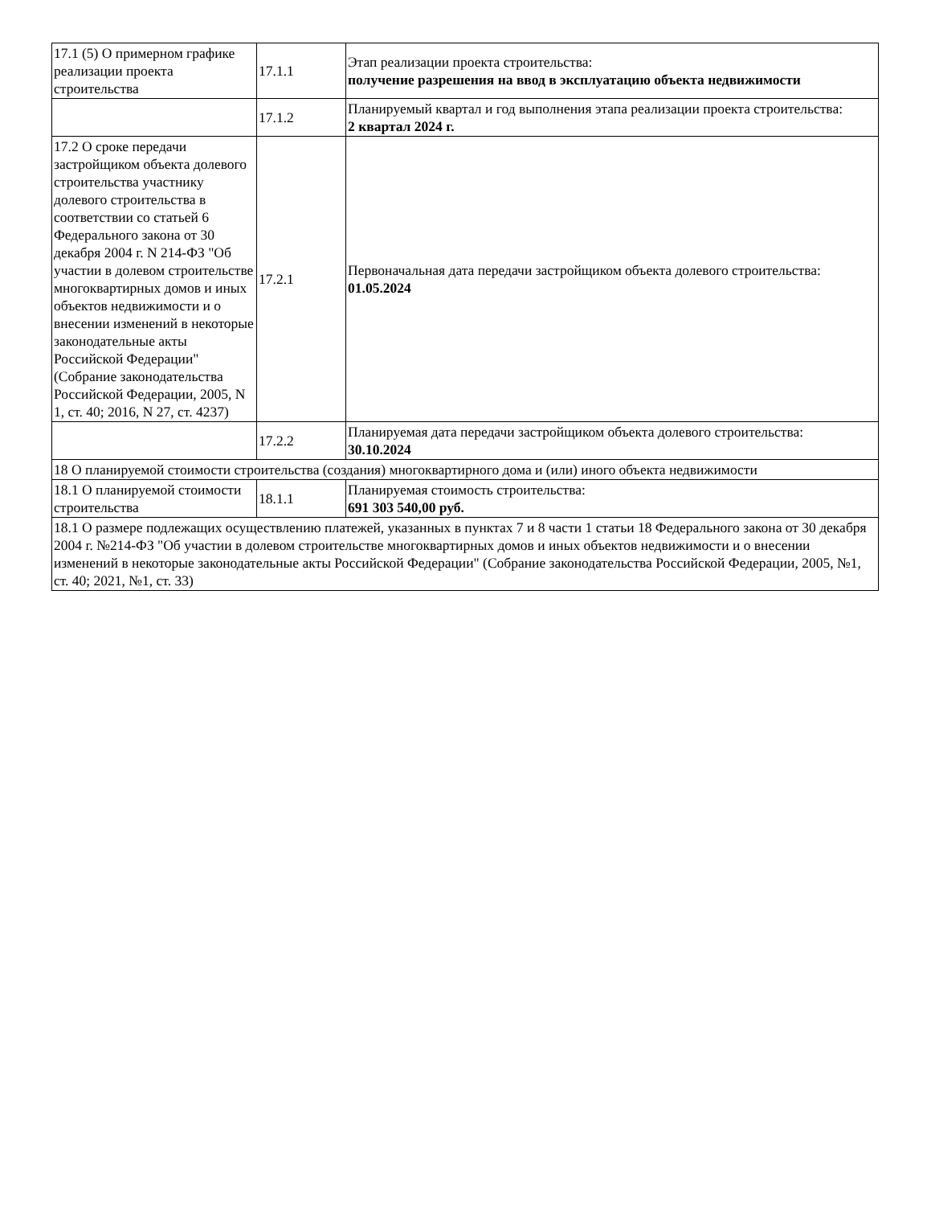| 17.1 (5) О примерном графике реализации проекта строительства | 17.1.1 | Этап реализации проекта строительства: получение разрешения на ввод в эксплуатацию объекта недвижимости |
| | 17.1.2 | Планируемый квартал и год выполнения этапа реализации проекта строительства: 2 квартал 2024 г. |
| 17.2 О сроке передачи застройщиком объекта долевого строительства участнику долевого строительства в соответствии со статьей 6 Федерального закона от 30 декабря 2004 г. N 214-ФЗ "Об участии в долевом строительстве многоквартирных домов и иных объектов недвижимости и о внесении изменений в некоторые законодательные акты Российской Федерации" (Собрание законодательства Российской Федерации, 2005, N 1, ст. 40; 2016, N 27, ст. 4237) | 17.2.1 | Первоначальная дата передачи застройщиком объекта долевого строительства: 01.05.2024 |
| | 17.2.2 | Планируемая дата передачи застройщиком объекта долевого строительства: 30.10.2024 |
| 18 О планируемой стоимости строительства (создания) многоквартирного дома и (или) иного объекта недвижимости | | |
| 18.1 О планируемой стоимости строительства | 18.1.1 | Планируемая стоимость строительства: 691 303 540,00 руб. |
| 18.1 О размере подлежащих осуществлению платежей, указанных в пунктах 7 и 8 части 1 статьи 18 Федерального закона от 30 декабря 2004 г. №214-ФЗ "Об участии в долевом строительстве многоквартирных домов и иных объектов недвижимости и о внесении изменений в некоторые законодательные акты Российской Федерации" (Собрание законодательства Российской Федерации, 2005, №1, ст. 40; 2021, №1, ст. 33) | | |